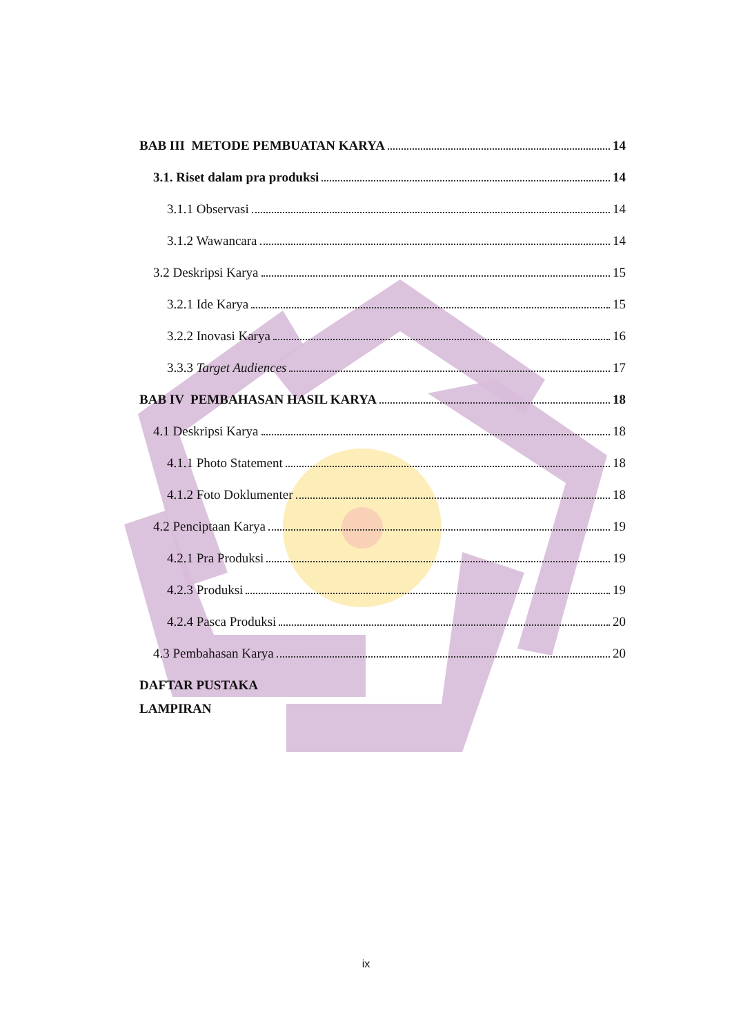BAB III METODE PEMBUATAN KARYA 14
3.1. Riset dalam pra produksi 14
3.1.1 Observasi 14
3.1.2 Wawancara 14
3.2 Deskripsi Karya 15
3.2.1 Ide Karya 15
3.2.2 Inovasi Karya 16
3.3.3 Target Audiences 17
BAB IV PEMBAHASAN HASIL KARYA 18
4.1 Deskripsi Karya 18
4.1.1 Photo Statement 18
4.1.2 Foto Doklumenter 18
4.2 Penciptaan Karya 19
4.2.1 Pra Produksi 19
4.2.3 Produksi 19
4.2.4 Pasca Produksi 20
4.3 Pembahasan Karya 20
DAFTAR PUSTAKA
LAMPIRAN
ix